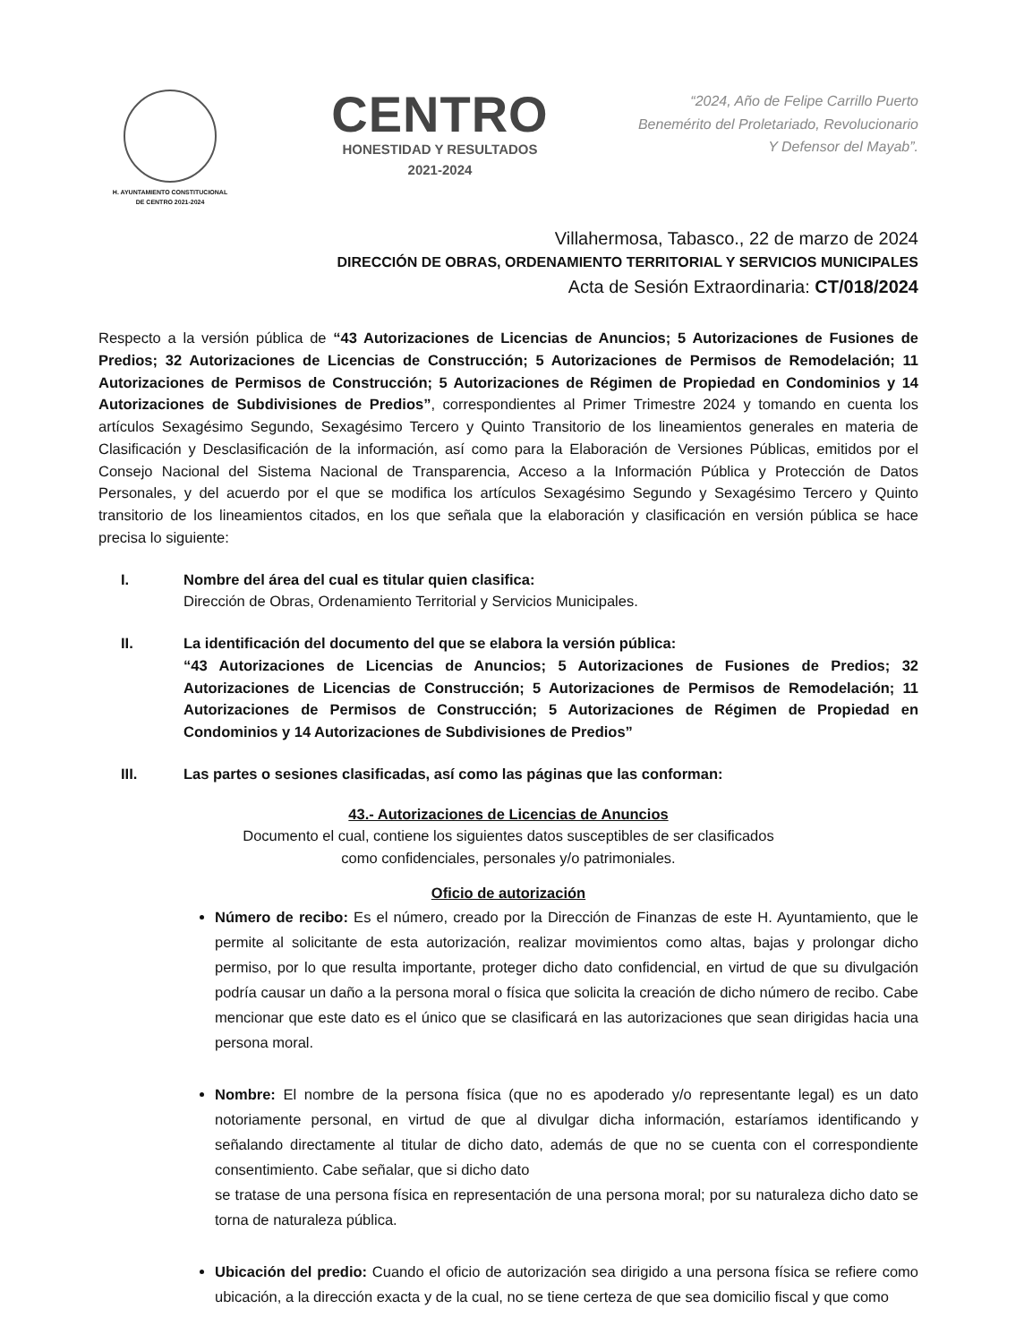H. AYUNTAMIENTO CONSTITUCIONAL
DE CENTRO 2021-2024
CENTRO
HONESTIDAD Y RESULTADOS
2021-2024
“2024, Año de Felipe Carrillo Puerto
Benemérito del Proletariado, Revolucionario
Y Defensor del Mayab”.
Villahermosa, Tabasco., 22 de marzo de 2024
DIRECCIÓN DE OBRAS, ORDENAMIENTO TERRITORIAL Y SERVICIOS MUNICIPALES
Acta de Sesión Extraordinaria: CT/018/2024
Respecto a la versión pública de “43 Autorizaciones de Licencias de Anuncios; 5 Autorizaciones de Fusiones de Predios; 32 Autorizaciones de Licencias de Construcción; 5 Autorizaciones de Permisos de Remodelación; 11 Autorizaciones de Permisos de Construcción; 5 Autorizaciones de Régimen de Propiedad en Condominios y 14 Autorizaciones de Subdivisiones de Predios”, correspondientes al Primer Trimestre 2024 y tomando en cuenta los artículos Sexagésimo Segundo, Sexagésimo Tercero y Quinto Transitorio de los lineamientos generales en materia de Clasificación y Desclasificación de la información, así como para la Elaboración de Versiones Públicas, emitidos por el Consejo Nacional del Sistema Nacional de Transparencia, Acceso a la Información Pública y Protección de Datos Personales, y del acuerdo por el que se modifica los artículos Sexagésimo Segundo y Sexagésimo Tercero y Quinto transitorio de los lineamientos citados, en los que señala que la elaboración y clasificación en versión pública se hace precisa lo siguiente:
I. Nombre del área del cual es titular quien clasifica:
Dirección de Obras, Ordenamiento Territorial y Servicios Municipales.
II. La identificación del documento del que se elabora la versión pública:
“43 Autorizaciones de Licencias de Anuncios; 5 Autorizaciones de Fusiones de Predios; 32 Autorizaciones de Licencias de Construcción; 5 Autorizaciones de Permisos de Remodelación; 11 Autorizaciones de Permisos de Construcción; 5 Autorizaciones de Régimen de Propiedad en Condominios y 14 Autorizaciones de Subdivisiones de Predios”
III. Las partes o sesiones clasificadas, así como las páginas que las conforman:
43.- Autorizaciones de Licencias de Anuncios
Documento el cual, contiene los siguientes datos susceptibles de ser clasificados
como confidenciales, personales y/o patrimoniales.
Oficio de autorización
Número de recibo: Es el número, creado por la Dirección de Finanzas de este H. Ayuntamiento, que le permite al solicitante de esta autorización, realizar movimientos como altas, bajas y prolongar dicho permiso, por lo que resulta importante, proteger dicho dato confidencial, en virtud de que su divulgación podría causar un daño a la persona moral o física que solicita la creación de dicho número de recibo. Cabe mencionar que este dato es el único que se clasificará en las autorizaciones que sean dirigidas hacia una persona moral.
Nombre: El nombre de la persona física (que no es apoderado y/o representante legal) es un dato notoriamente personal, en virtud de que al divulgar dicha información, estaríamos identificando y señalando directamente al titular de dicho dato, además de que no se cuenta con el correspondiente consentimiento. Cabe señalar, que si dicho dato
se tratase de una persona física en representación de una persona moral; por su naturaleza dicho dato se torna de naturaleza pública.
Ubicación del predio: Cuando el oficio de autorización sea dirigido a una persona física se refiere como ubicación, a la dirección exacta y de la cual, no se tiene certeza de que sea domicilio fiscal y que como